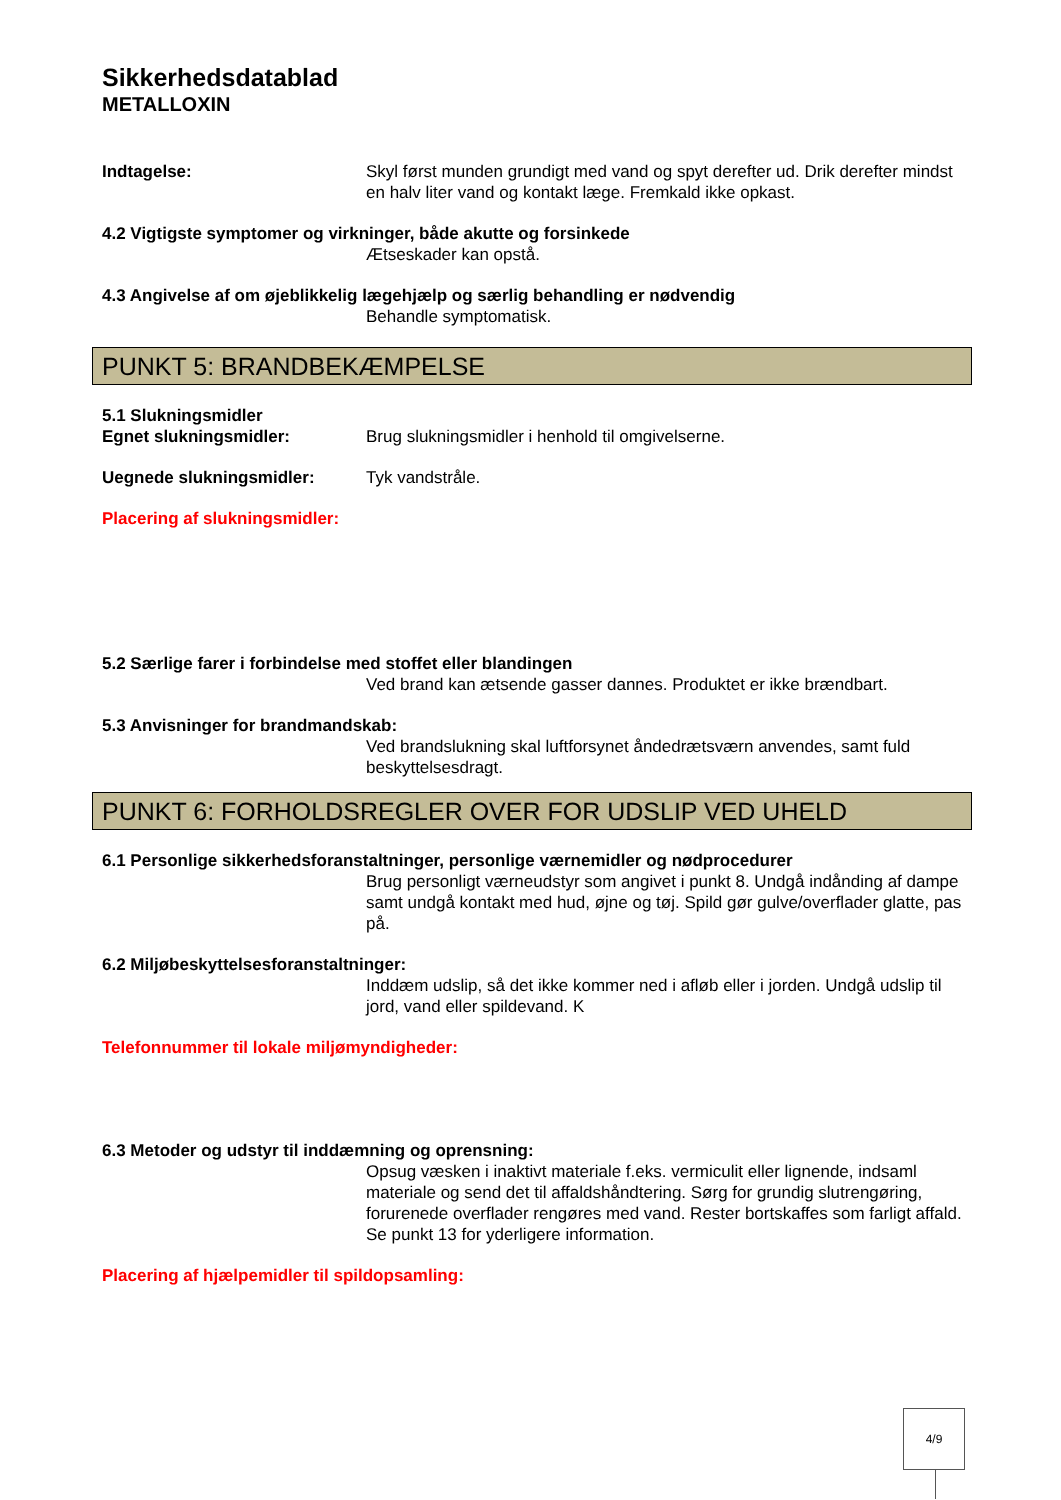Sikkerhedsdatablad
METALLOXIN
Indtagelse: Skyl først munden grundigt med vand og spyt derefter ud. Drik derefter mindst en halv liter vand og kontakt læge. Fremkald ikke opkast.
4.2 Vigtigste symptomer og virkninger, både akutte og forsinkede
Ætseskader kan opstå.
4.3 Angivelse af om øjeblikkelig lægehjælp og særlig behandling er nødvendig
Behandle symptomatisk.
PUNKT 5: BRANDBEKÆMPELSE
5.1 Slukningsmidler
Egnet slukningsmidler: Brug slukningsmidler i henhold til omgivelserne.
Uegnede slukningsmidler: Tyk vandstråle.
Placering af slukningsmidler:
5.2 Særlige farer i forbindelse med stoffet eller blandingen
Ved brand kan ætsende gasser dannes. Produktet er ikke brændbart.
5.3 Anvisninger for brandmandskab:
Ved brandslukning skal luftforsynet åndedrætsværn anvendes, samt fuld beskyttelsesdragt.
PUNKT 6: FORHOLDSREGLER OVER FOR UDSLIP VED UHELD
6.1 Personlige sikkerhedsforanstaltninger, personlige værnemidler og nødprocedurer
Brug personligt værneudstyr som angivet i punkt 8. Undgå indånding af dampe samt undgå kontakt med hud, øjne og tøj. Spild gør gulve/overflader glatte, pas på.
6.2 Miljøbeskyttelsesforanstaltninger:
Inddæm udslip, så det ikke kommer ned i afløb eller i jorden. Undgå udslip til jord, vand eller spildevand. K
Telefonnummer til lokale miljømyndigheder:
6.3 Metoder og udstyr til inddæmning og oprensning:
Opsug væsken i inaktivt materiale f.eks. vermiculit eller lignende, indsaml materiale og send det til affaldshåndtering. Sørg for grundig slutrengøring, forurenede overflader rengøres med vand. Rester bortskaffes som farligt affald. Se punkt 13 for yderligere information.
Placering af hjælpemidler til spildopsamling:
4/9